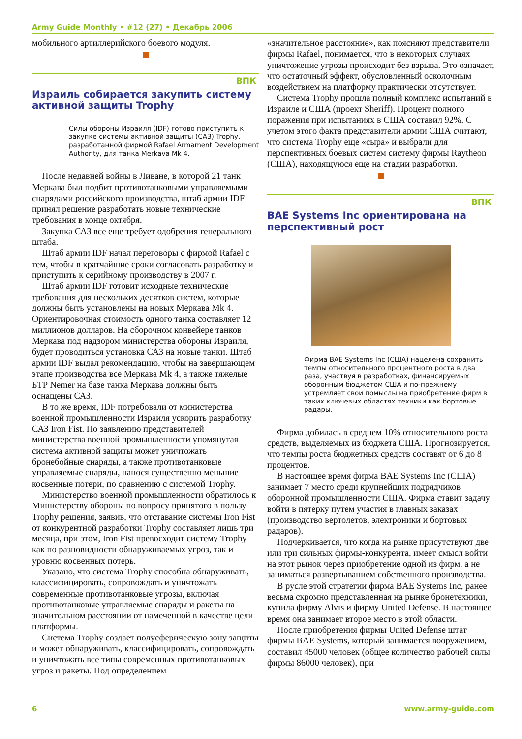Army Guide Monthly • #12 (27) • Декабрь 2006
мобильного артиллерийского боевого модуля.
ВПК
Израиль собирается закупить систему активной защиты Trophy
Силы обороны Израиля (IDF) готово приступить к закупке системы активной защиты (САЗ) Trophy, разработанной фирмой Rafael Armament Development Authority, для танка Merkava Mk 4.
После недавней войны в Ливане, в которой 21 танк Меркава был подбит противотанковыми управляемыми снарядами российского производства, штаб армии IDF принял решение разработать новые технические требования в конце октября.
Закупка САЗ все еще требует одобрения генерального штаба.
Штаб армии IDF начал переговоры с фирмой Rafael с тем, чтобы в кратчайшие сроки согласовать разработку и приступить к серийному производству в 2007 г.
Штаб армии IDF готовит исходные технические требования для нескольких десятков систем, которые должны быть установлены на новых Меркава Mk 4. Ориентировочная стоимость одного танка составляет 12 миллионов долларов. На сборочном конвейере танков Меркава под надзором министерства обороны Израиля, будет проводиться установка САЗ на новые танки. Штаб армии IDF выдал рекомендацию, чтобы на завершающем этапе производства все Меркава Mk 4, а также тяжелые БТР Nemer на базе танка Меркава должны быть оснащены САЗ.
В то же время, IDF потребовали от министерства военной промышленности Израиля ускорить разработку САЗ Iron Fist. По заявлению представителей министерства военной промышленности упомянутая система активной защиты может уничтожать бронебойные снаряды, а также противотанковые управляемые снаряды, нанося существенно меньшие косвенные потери, по сравнению с системой Trophy.
Министерство военной промышленности обратилось к Министерству обороны по вопросу принятого в пользу Trophy решения, заявив, что отставание системы Iron Fist от конкурентной разработки Trophy составляет лишь три месяца, при этом, Iron Fist превосходит систему Trophy как по разновидности обнаруживаемых угроз, так и уровню косвенных потерь.
Указано, что система Trophy способна обнаруживать, классифицировать, сопровождать и уничтожать современные противотанковые угрозы, включая противотанковые управляемые снаряды и ракеты на значительном расстоянии от намеченной в качестве цели платформы.
Система Trophy создает полусферическую зону защиты и может обнаруживать, классифицировать, сопровождать и уничтожать все типы современных противотанковых угроз и ракеты. Под определением
«значительное расстояние», как поясняют представители фирмы Rafael, понимается, что в некоторых случаях уничтожение угрозы происходит без взрыва. Это означает, что остаточный эффект, обусловленный осколочным воздействием на платформу практически отсутствует.
Система Trophy прошла полный комплекс испытаний в Израиле и США (проект Sheriff). Процент полного поражения при испытаниях в США составил 92%. С учетом этого факта представители армии США считают, что система Trophy еще «сыра» и выбрали для перспективных боевых систем систему фирмы Raytheon (США), находящуюся еще на стадии разработки.
ВПК
BAE Systems Inc ориентирована на перспективный рост
Фирма BAE Systems Inc (США) нацелена сохранить темпы относительного процентного роста в два раза, участвуя в разработках, финансируемых оборонным бюджетом США и по-прежнему устремляет свои помыслы на приобретение фирм в таких ключевых областях техники как бортовые радары.
Фирма добилась в среднем 10% относительного роста средств, выделяемых из бюджета США. Прогнозируется, что темпы роста бюджетных средств составят от 6 до 8 процентов.
В настоящее время фирма BAE Systems Inc (США) занимает 7 место среди крупнейших подрядчиков оборонной промышленности США. Фирма ставит задачу войти в пятерку путем участия в главных заказах (производство вертолетов, электроники и бортовых радаров).
Подчеркивается, что когда на рынке присутствуют две или три сильных фирмы-конкурента, имеет смысл войти на этот рынок через приобретение одной из фирм, а не заниматься развертыванием собственного производства.
В русле этой стратегии фирма BAE Systems Inc, ранее весьма скромно представленная на рынке бронетехники, купила фирму Alvis и фирму United Defense. В настоящее время она занимает второе место в этой области.
После приобретения фирмы United Defense штат фирмы BAE Systems, который занимается вооружением, составил 45000 человек (общее количество рабочей силы фирмы 86000 человек), при
6 www.army-guide.com